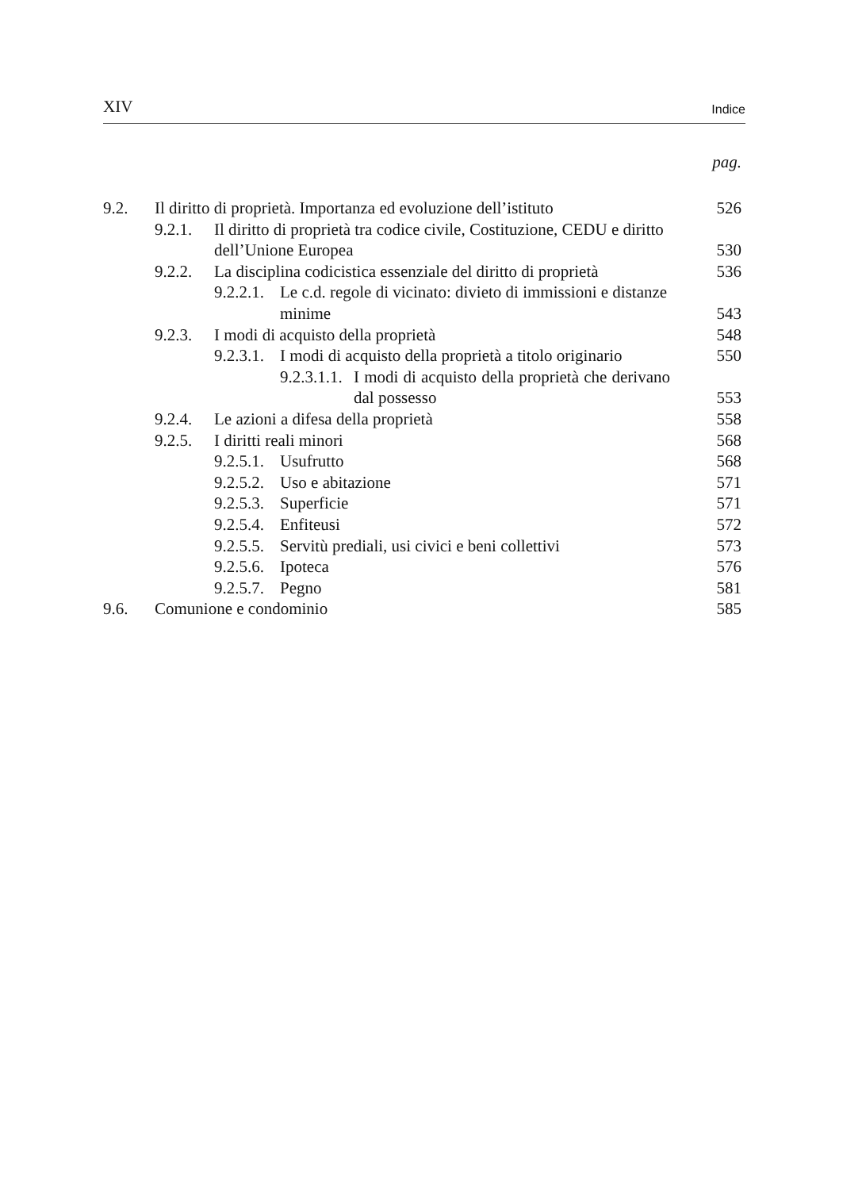XIV Indice
pag.
9.2. Il diritto di proprietà. Importanza ed evoluzione dell’istituto 526
9.2.1. Il diritto di proprietà tra codice civile, Costituzione, CEDU e diritto dell’Unione Europea 530
9.2.2. La disciplina codicistica essenziale del diritto di proprietà 536
9.2.2.1. Le c.d. regole di vicinato: divieto di immissioni e di­stanze minime 543
9.2.3. I modi di acquisto della proprietà 548
9.2.3.1. I modi di acquisto della proprietà a titolo originario 550
9.2.3.1.1. I modi di acquisto della proprietà che derivano dal possesso 553
9.2.4. Le azioni a difesa della proprietà 558
9.2.5. I diritti reali minori 568
9.2.5.1. Usufrutto 568
9.2.5.2. Uso e abitazione 571
9.2.5.3. Superficie 571
9.2.5.4. Enfiteusi 572
9.2.5.5. Servitù prediali, usi civici e beni collettivi 573
9.2.5.6. Ipoteca 576
9.2.5.7. Pegno 581
9.6. Comunione e condominio 585